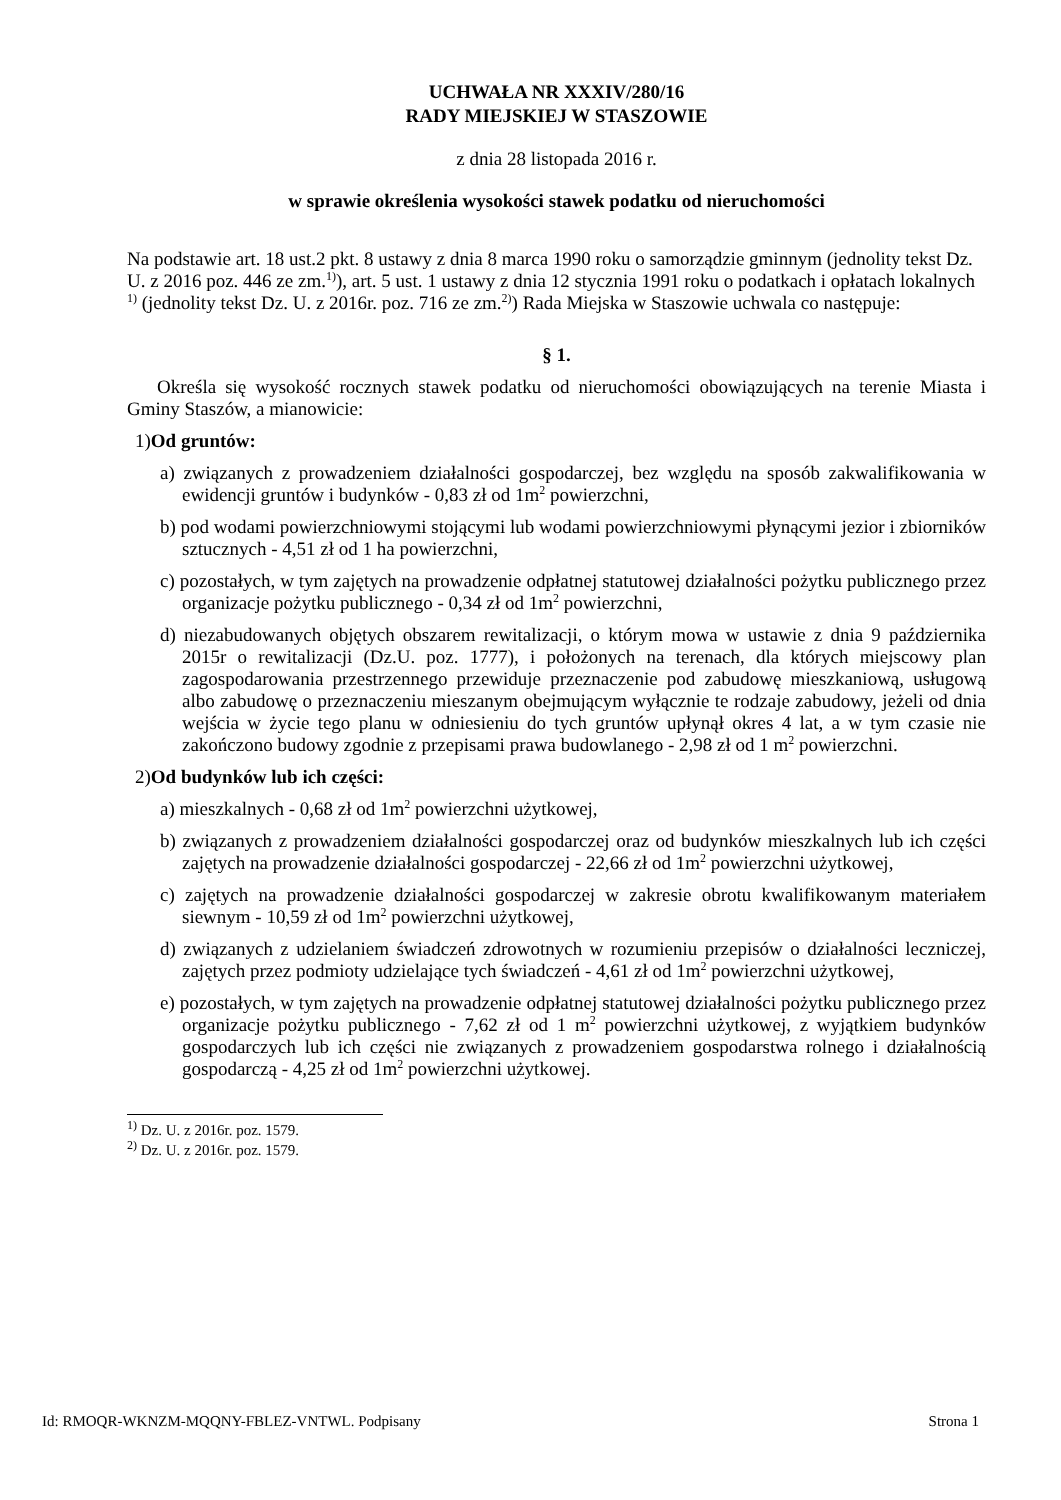UCHWAŁA NR XXXIV/280/16
RADY MIEJSKIEJ W STASZOWIE
z dnia 28 listopada 2016 r.
w sprawie określenia wysokości stawek podatku od nieruchomości
Na podstawie art. 18 ust.2 pkt. 8 ustawy z dnia 8 marca 1990 roku o samorządzie gminnym (jednolity tekst Dz. U. z 2016 poz. 446 ze zm.<sup>1)</sup>), art. 5 ust. 1 ustawy z dnia 12 stycznia 1991 roku o podatkach i opłatach lokalnych <sup>1)</sup> (jednolity tekst Dz. U. z 2016r. poz. 716 ze zm.<sup>2)</sup>) Rada Miejska w Staszowie uchwala co następuje:
§ 1.
Określa się wysokość rocznych stawek podatku od nieruchomości obowiązujących na terenie Miasta i Gminy Staszów, a mianowicie:
1)Od gruntów:
a) związanych z prowadzeniem działalności gospodarczej, bez względu na sposób zakwalifikowania w ewidencji gruntów i budynków - 0,83 zł od 1m<sup>2</sup> powierzchni,
b) pod wodami powierzchniowymi stojącymi lub wodami powierzchniowymi płynącymi jezior i zbiorników sztucznych - 4,51 zł od 1 ha powierzchni,
c) pozostałych, w tym zajętych na prowadzenie odpłatnej statutowej działalności pożytku publicznego przez organizacje pożytku publicznego - 0,34 zł od 1m<sup>2</sup> powierzchni,
d) niezabudowanych objętych obszarem rewitalizacji, o którym mowa w ustawie z dnia 9 października 2015r o rewitalizacji (Dz.U. poz. 1777), i położonych na terenach, dla których miejscowy plan zagospodarowania przestrzennego przewiduje przeznaczenie pod zabudowę mieszkaniową, usługową albo zabudowę o przeznaczeniu mieszanym obejmującym wyłącznie te rodzaje zabudowy, jeżeli od dnia wejścia w życie tego planu w odniesieniu do tych gruntów upłynął okres 4 lat, a w tym czasie nie zakończono budowy zgodnie z przepisami prawa budowlanego - 2,98 zł od 1 m<sup>2</sup> powierzchni.
2)Od budynków lub ich części:
a) mieszkalnych - 0,68 zł od 1m<sup>2</sup> powierzchni użytkowej,
b) związanych z prowadzeniem działalności gospodarczej oraz od budynków mieszkalnych lub ich części zajętych na prowadzenie działalności gospodarczej - 22,66 zł od 1m<sup>2</sup> powierzchni użytkowej,
c) zajętych na prowadzenie działalności gospodarczej w zakresie obrotu kwalifikowanym materiałem siewnym - 10,59 zł od 1m<sup>2</sup> powierzchni użytkowej,
d) związanych z udzielaniem świadczeń zdrowotnych w rozumieniu przepisów o działalności leczniczej, zajętych przez podmioty udzielające tych świadczeń - 4,61 zł od 1m<sup>2</sup> powierzchni użytkowej,
e) pozostałych, w tym zajętych na prowadzenie odpłatnej statutowej działalności pożytku publicznego przez organizacje pożytku publicznego - 7,62 zł od 1 m<sup>2</sup> powierzchni użytkowej, z wyjątkiem budynków gospodarczych lub ich części nie związanych z prowadzeniem gospodarstwa rolnego i działalnością gospodarczą - 4,25 zł od 1m<sup>2</sup> powierzchni użytkowej.
<sup>1)</sup> Dz. U. z 2016r. poz. 1579.
<sup>2)</sup> Dz. U. z 2016r. poz. 1579.
Id: RMOQR-WKNZM-MQQNY-FBLEZ-VNTWL. Podpisany Strona 1